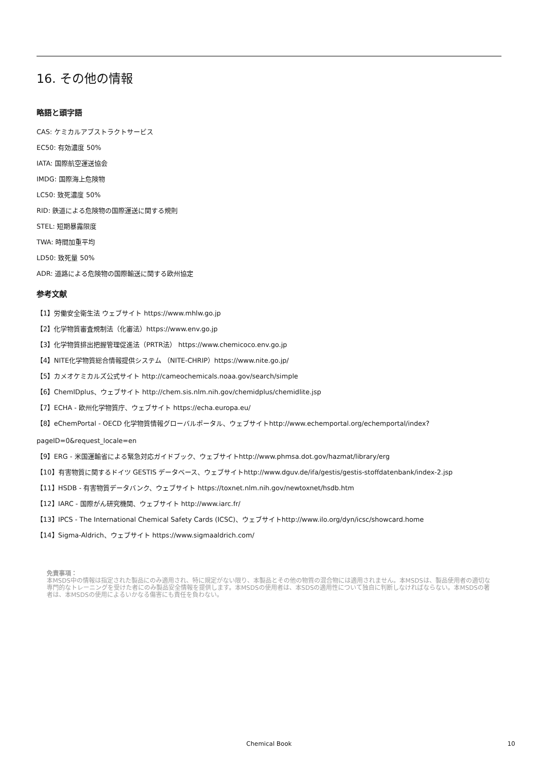16. その他の情報
略語と頭字語
CAS: ケミカルアブストラクトサービス
EC50: 有効濃度 50%
IATA: 国際航空運送協会
IMDG: 国際海上危険物
LC50: 致死濃度 50%
RID: 鉄道による危険物の国際運送に関する規則
STEL: 短期暴露限度
TWA: 時間加重平均
LD50: 致死量 50%
ADR: 道路による危険物の国際輸送に関する欧州協定
参考文献
【1】労働安全衛生法 ウェブサイト https://www.mhlw.go.jp
【2】化学物質審査規制法（化審法）https://www.env.go.jp
【3】化学物質排出把握管理促進法（PRTR法） https://www.chemicoco.env.go.jp
【4】NITE化学物質総合情報提供システム （NITE-CHRIP）https://www.nite.go.jp/
【5】カメオケミカルズ公式サイト http://cameochemicals.noaa.gov/search/simple
【6】ChemIDplus、ウェブサイト http://chem.sis.nlm.nih.gov/chemidplus/chemidlite.jsp
【7】ECHA - 欧州化学物質庁、ウェブサイト https://echa.europa.eu/
【8】eChemPortal - OECD 化学物質情報グローバルポータル、ウェブサイトhttp://www.echemportal.org/echemportal/index?
pageID=0&request_locale=en
【9】ERG - 米国運輸省による緊急対応ガイドブック、ウェブサイトhttp://www.phmsa.dot.gov/hazmat/library/erg
【10】有害物質に関するドイツ GESTIS データベース、ウェブサイトhttp://www.dguv.de/ifa/gestis/gestis-stoffdatenbank/index-2.jsp
【11】HSDB - 有害物質データバンク、ウェブサイト https://toxnet.nlm.nih.gov/newtoxnet/hsdb.htm
【12】IARC - 国際がん研究機関、ウェブサイト http://www.iarc.fr/
【13】IPCS - The International Chemical Safety Cards (ICSC)、ウェブサイトhttp://www.ilo.org/dyn/icsc/showcard.home
【14】Sigma-Aldrich、ウェブサイト https://www.sigmaaldrich.com/
免責事項：
本MSDS中の情報は指定された製品にのみ適用され、特に規定がない限り、本製品とその他の物質の混合物には適用されません。本MSDSは、製品使用者の適切な専門的なトレーニングを受けた者にのみ製品安全情報を提供します。本MSDSの使用者は、本SDSの適用性について独自に判断しなければならない。本MSDSの著者は、本MSDSの使用によるいかなる傷害にも責任を負わない。
Chemical Book
10